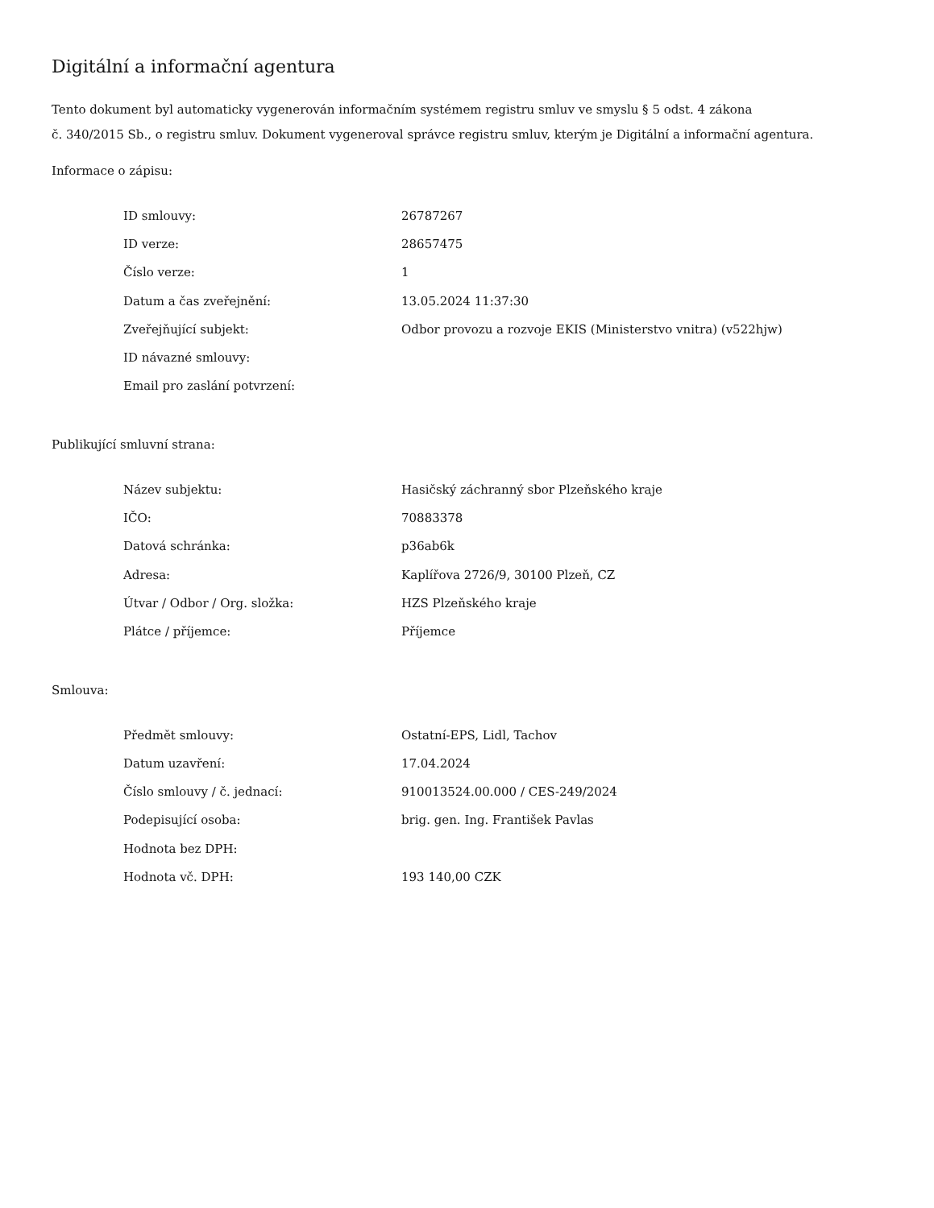Digitální a informační agentura
Tento dokument byl automaticky vygenerován informačním systémem registru smluv ve smyslu § 5 odst. 4 zákona
č. 340/2015 Sb., o registru smluv. Dokument vygeneroval správce registru smluv, kterým je Digitální a informační agentura.
Informace o zápisu:
| ID smlouvy: | 26787267 |
| ID verze: | 28657475 |
| Číslo verze: | 1 |
| Datum a čas zveřejnění: | 13.05.2024 11:37:30 |
| Zveřejňující subjekt: | Odbor provozu a rozvoje EKIS (Ministerstvo vnitra) (v522hjw) |
| ID návazné smlouvy: | |
| Email pro zaslání potvrzení: | |
Publikující smluvní strana:
| Název subjektu: | Hasičský záchranný sbor Plzeňského kraje |
| IČO: | 70883378 |
| Datová schránka: | p36ab6k |
| Adresa: | Kaplířova 2726/9, 30100 Plzeň, CZ |
| Útvar / Odbor / Org. složka: | HZS Plzeňského kraje |
| Plátce / příjemce: | Příjemce |
Smlouva:
| Předmět smlouvy: | Ostatní-EPS, Lidl, Tachov |
| Datum uzavření: | 17.04.2024 |
| Číslo smlouvy / č. jednací: | 910013524.00.000 / CES-249/2024 |
| Podepisující osoba: | brig. gen. Ing. František Pavlas |
| Hodnota bez DPH: | |
| Hodnota vč. DPH: | 193 140,00 CZK |